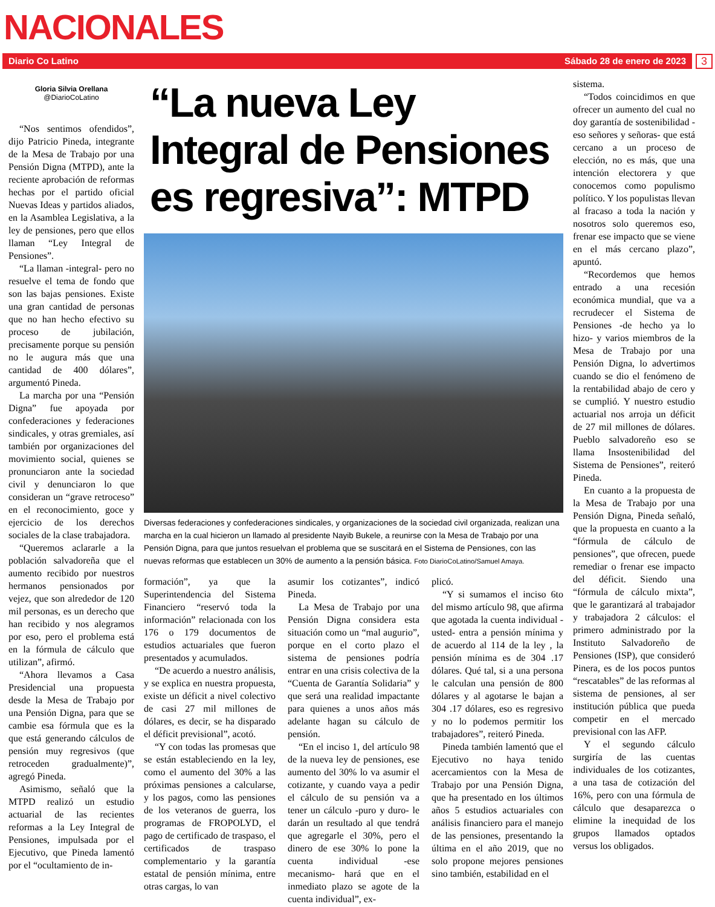NACIONALES
Diario Co Latino Sábado 28 de enero de 2023
3
Gloria Silvia Orellana
@DiarioCoLatino
“Nos sentimos ofendidos”, dijo Patricio Pineda, integrante de la Mesa de Trabajo por una Pensión Digna (MTPD), ante la reciente aprobación de reformas hechas por el partido oficial Nuevas Ideas y partidos aliados, en la Asamblea Legislativa, a la ley de pensiones, pero que ellos llaman “Ley Integral de Pensiones”.
“La llaman -integral- pero no resuelve el tema de fondo que son las bajas pensiones. Existe una gran cantidad de personas que no han hecho efectivo su proceso de jubilación, precisamente porque su pensión no le augura más que una cantidad de 400 dólares”, argumentó Pineda.
La marcha por una “Pensión Digna” fue apoyada por confederaciones y federaciones sindicales, y otras gremiales, así también por organizaciones del movimiento social, quienes se pronunciaron ante la sociedad civil y denunciaron lo que consideran un “grave retroceso” en el reconocimiento, goce y ejercicio de los derechos sociales de la clase trabajadora.
“Queremos aclararle a la población salvadoreña que el aumento recibido por nuestros hermanos pensionados por vejez, que son alrededor de 120 mil personas, es un derecho que han recibido y nos alegramos por eso, pero el problema está en la fórmula de cálculo que utilizan”, afirmó.
“Ahora llevamos a Casa Presidencial una propuesta desde la Mesa de Trabajo por una Pensión Digna, para que se cambie esa fórmula que es la que está generando cálculos de pensión muy regresivos (que retroceden gradualmente)”, agregó Pineda.
Asimismo, señaló que la MTPD realizó un estudio actuarial de las recientes reformas a la Ley Integral de Pensiones, impulsada por el Ejecutivo, que Pineda lamentó por el “ocultamiento de in-
“La nueva Ley Integral de Pensiones es regresiva”: MTPD
Diversas federaciones y confederaciones sindicales, y organizaciones de la sociedad civil organizada, realizan una marcha en la cual hicieron un llamado al presidente Nayib Bukele, a reunirse con la Mesa de Trabajo por una Pensión Digna, para que juntos resuelvan el problema que se suscitará en el Sistema de Pensiones, con las nuevas reformas que establecen un 30% de aumento a la pensión básica. Foto DiarioCoLatino/Samuel Amaya.
formación”, ya que la Superintendencia del Sistema Financiero “reservó toda la información” relacionada con los 176 o 179 documentos de estudios actuariales que fueron presentados y acumulados.
“De acuerdo a nuestro análisis, y se explica en nuestra propuesta, existe un déficit a nivel colectivo de casi 27 mil millones de dólares, es decir, se ha disparado el déficit previsional”, acotó.
“Y con todas las promesas que se están estableciendo en la ley, como el aumento del 30% a las próximas pensiones a calcularse, y los pagos, como las pensiones de los veteranos de guerra, los programas de FROPOLYD, el pago de certificado de traspaso, el certificados de traspaso complementario y la garantía estatal de pensión mínima, entre otras cargas, lo van
asumir los cotizantes”, indicó Pineda.
La Mesa de Trabajo por una Pensión Digna considera esta situación como un “mal augurio”, porque en el corto plazo el sistema de pensiones podría entrar en una crisis colectiva de la “Cuenta de Garantía Solidaria” y que será una realidad impactante para quienes a unos años más adelante hagan su cálculo de pensión.
“En el inciso 1, del artículo 98 de la nueva ley de pensiones, ese aumento del 30% lo va asumir el cotizante, y cuando vaya a pedir el cálculo de su pensión va a tener un cálculo -puro y duro- le darán un resultado al que tendrá que agregarle el 30%, pero el dinero de ese 30% lo pone la cuenta individual -ese mecanismo- hará que en el inmediato plazo se agote de la cuenta individual”, ex-
plicó.
“Y si sumamos el inciso 6to del mismo artículo 98, que afirma que agotada la cuenta individual -usted- entra a pensión mínima y de acuerdo al 114 de la ley , la pensión mínima es de 304 .17 dólares. Qué tal, si a una persona le calculan una pensión de 800 dólares y al agotarse le bajan a 304 .17 dólares, eso es regresivo y no lo podemos permitir los trabajadores”, reiteró Pineda.
Pineda también lamentó que el Ejecutivo no haya tenido acercamientos con la Mesa de Trabajo por una Pensión Digna, que ha presentado en los últimos años 5 estudios actuariales con análisis financiero para el manejo de las pensiones, presentando la última en el año 2019, que no solo propone mejores pensiones sino también, estabilidad en el
sistema.
“Todos coincidimos en que ofrecer un aumento del cual no doy garantía de sostenibilidad -eso señores y señoras- que está cercano a un proceso de elección, no es más, que una intención electorera y que conocemos como populismo político. Y los populistas llevan al fracaso a toda la nación y nosotros solo queremos eso, frenar ese impacto que se viene en el más cercano plazo”, apuntó.
“Recordemos que hemos entrado a una recesión económica mundial, que va a recrudecer el Sistema de Pensiones -de hecho ya lo hizo- y varios miembros de la Mesa de Trabajo por una Pensión Digna, lo advertimos cuando se dio el fenómeno de la rentabilidad abajo de cero y se cumplió. Y nuestro estudio actuarial nos arroja un déficit de 27 mil millones de dólares. Pueblo salvadoreño eso se llama Insostenibilidad del Sistema de Pensiones”, reiteró Pineda.
En cuanto a la propuesta de la Mesa de Trabajo por una Pensión Digna, Pineda señaló, que la propuesta en cuanto a la “fórmula de cálculo de pensiones”, que ofrecen, puede remediar o frenar ese impacto del déficit. Siendo una “fórmula de cálculo mixta”, que le garantizará al trabajador y trabajadora 2 cálculos: el primero administrado por la Instituto Salvadoreño de Pensiones (ISP), que consideró Pinera, es de los pocos puntos “rescatables” de las reformas al sistema de pensiones, al ser institución pública que pueda competir en el mercado previsional con las AFP.
Y el segundo cálculo surgiría de las cuentas individuales de los cotizantes, a una tasa de cotización del 16%, pero con una fórmula de cálculo que desaparezca o elimine la inequidad de los grupos llamados optados versus los obligados.